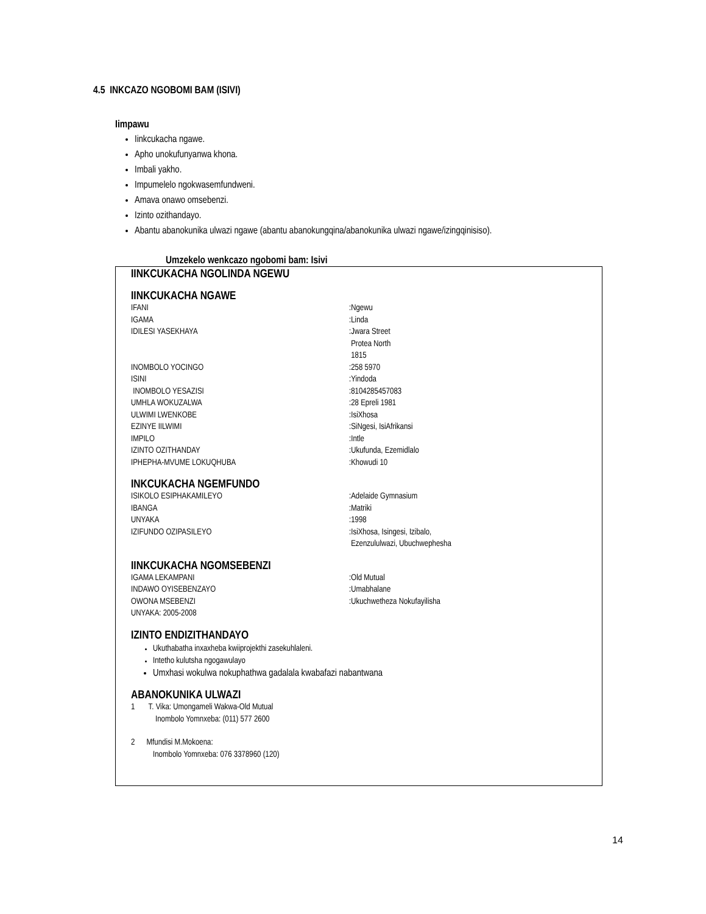4.5 INKCAZO NGOBOMI BAM (ISIVI)
Iimpawu
Iinkcukacha ngawe.
Apho unokufunyanwa khona.
Imbali yakho.
Impumelelo ngokwasemfundweni.
Amava onawo omsebenzi.
Izinto ozithandayo.
Abantu abanokunika ulwazi ngawe (abantu abanokungqina/abanokunika ulwazi ngawe/izingqinisiso).
Umzekelo wenkcazo ngobomi bam: Isivi
IINKCUKACHA NGOLINDA NGEWU
IINKCUKACHA NGAWE
IFANI:Ngewu
IGAMA:Linda
IDILESI YASEKHAYA:Jwara Street
Protea North
1815
INOMBOLO YOCINGO:258 5970
ISINI:Yindoda
INOMBOLO YESAZISI:8104285457083
UMHLA WOKUZALWA:28 Epreli 1981
ULWIMI LWENKOBE:IsiXhosa
EZINYE IILWIMI:SiNgesi, IsiAfrikansi
IMPILO:Intle
IZINTO OZITHANDAY:Ukufunda, Ezemidlalo
IPHEPHA-MVUME LOKUQHUBA:Khowudi 10
INKCUKACHA NGEMFUNDO
ISIKOLO ESIPHAKAMILEYO:Adelaide Gymnasium
IBANGA:Matriki
UNYAKA:1998
IZIFUNDO OZIPASILEYO:IsiXhosa, Isingesi, Izibalo,
Ezenzululwazi, Ubuchwephesha
IINKCUKACHA NGOMSEBENZI
IGAMA LEKAMPANI:Old Mutual
INDAWO OYISEBENZAYO:Umabhalane
OWONA MSEBENZI:Ukuchwetheza Nokufayilisha
UNYAKA: 2005-2008
IZINTO ENDIZITHANDAYO
Ukuthabatha inxaxheba kwiiprojekthi zasekuhlaleni.
Intetho kulutsha ngogawulayo
Umxhasi wokulwa nokuphathwa gadalala kwabafazi nabantwana
ABANOKUNIKA ULWAZI
1 T. Vika: Umongameli Wakwa-Old Mutual
Inombolo Yomnxeba: (011) 577 2600
2 Mfundisi M.Mokoena:
Inombolo Yomnxeba: 076 3378960 (120)
14